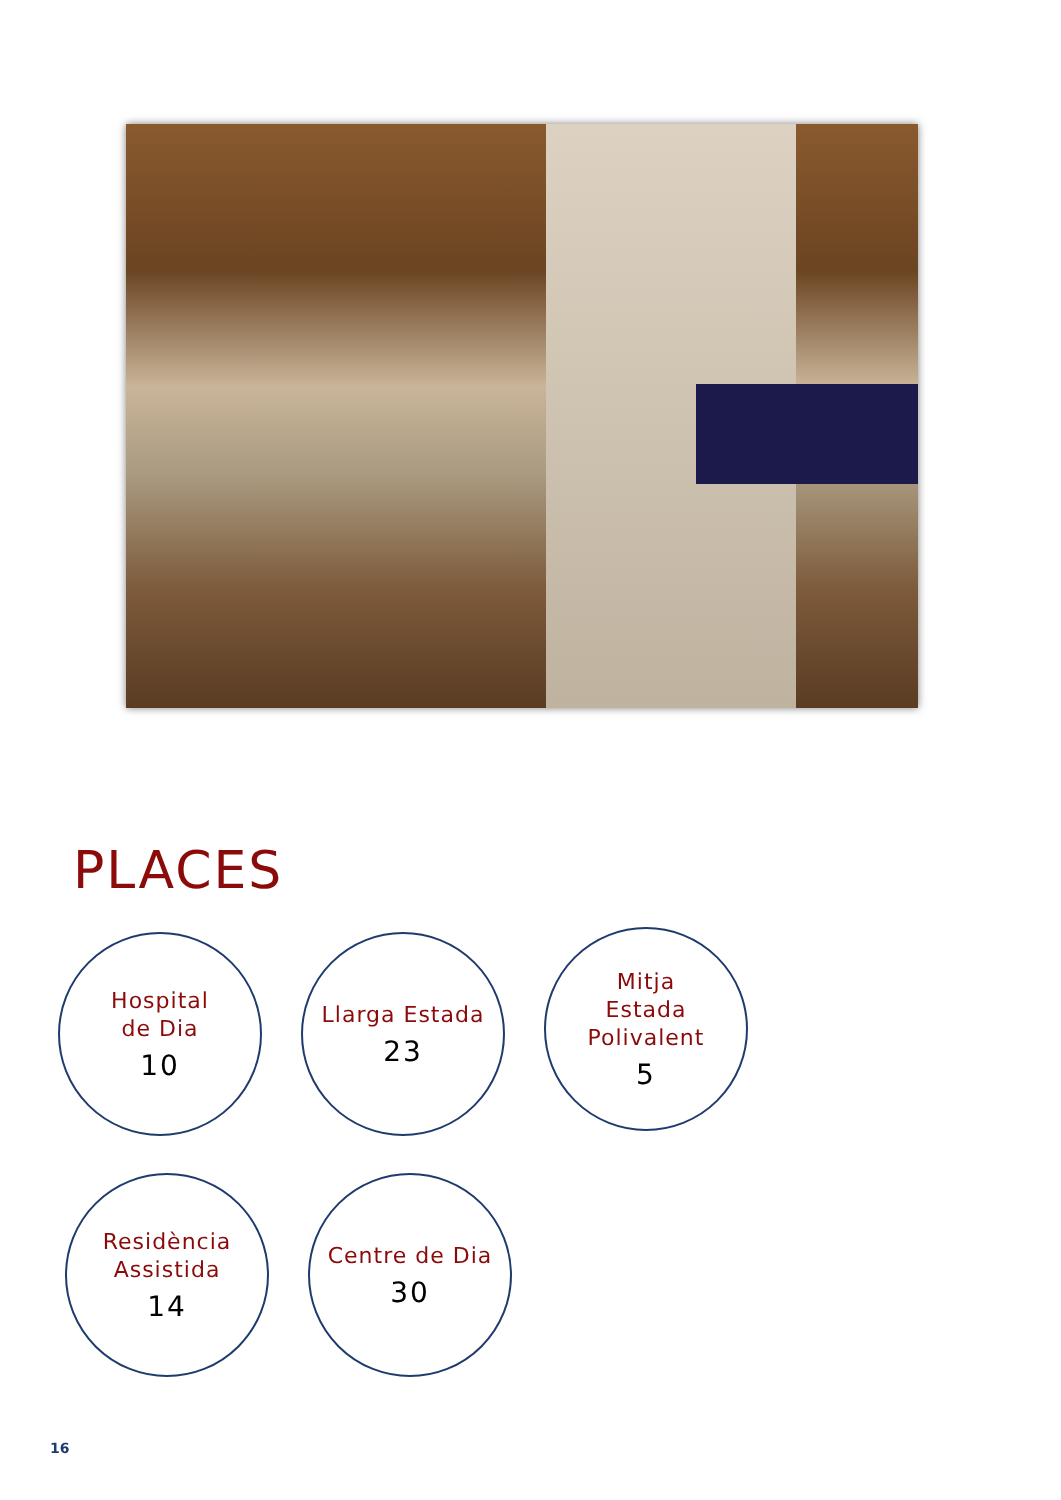PLACES
Hospital
de Dia
10
Llarga Estada
23
Mitja
Estada
Polivalent
5
Residència
Assistida
14
Centre de Dia
30
16